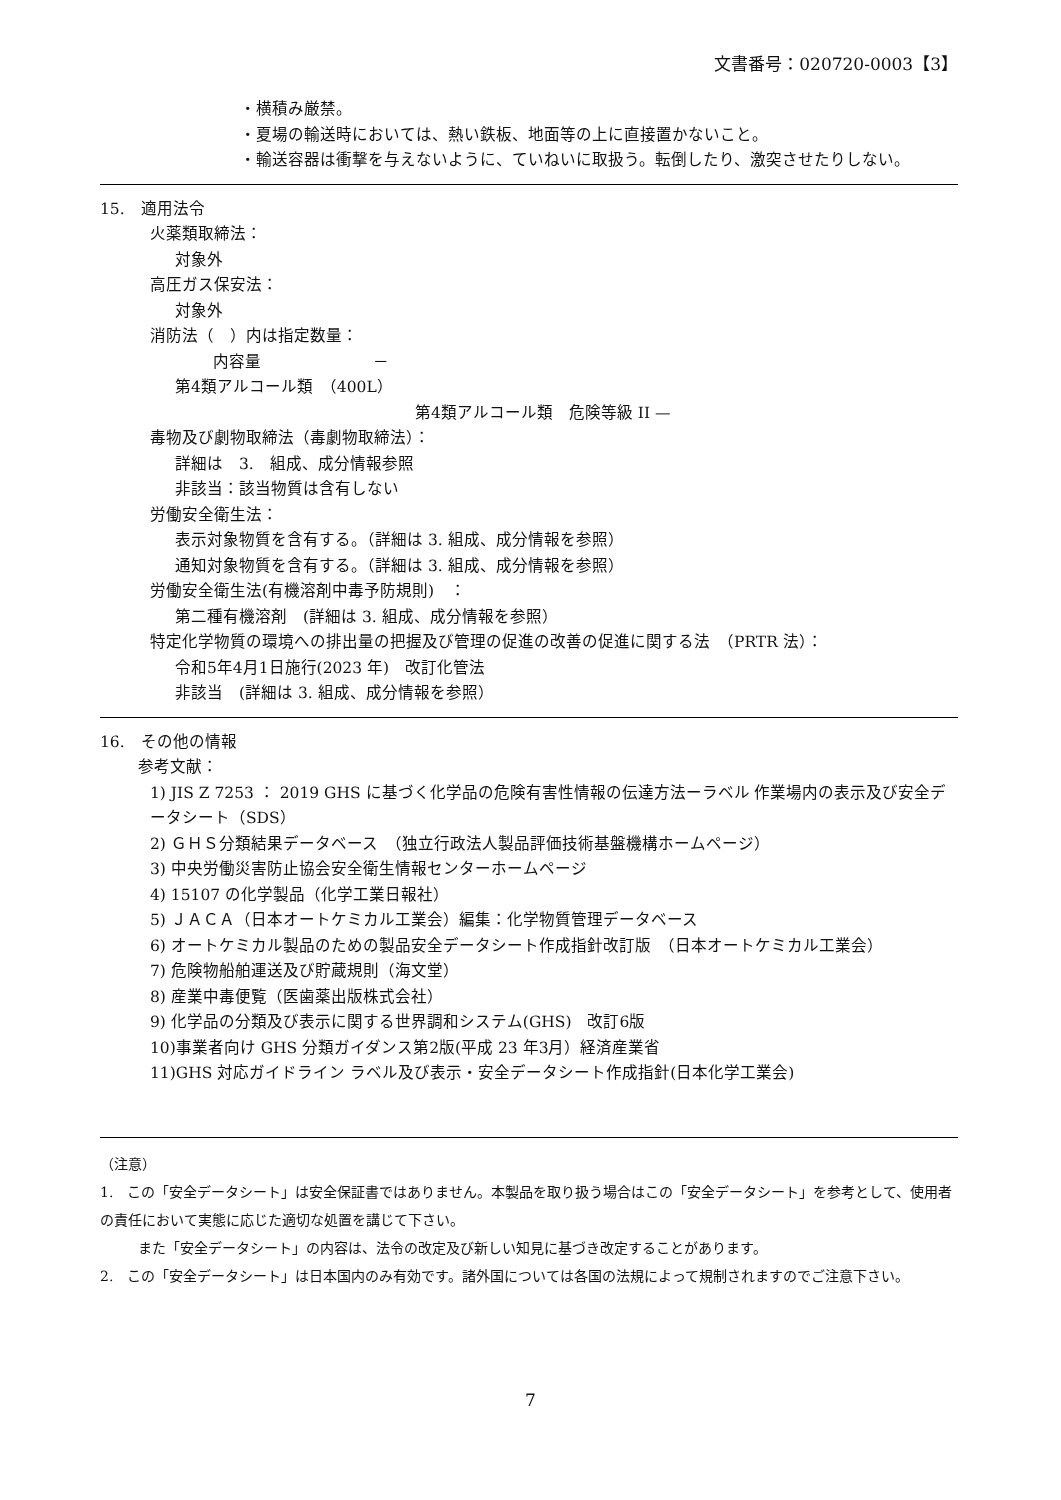文書番号：020720-0003【3】
・横積み厳禁。
・夏場の輸送時においては、熱い鉄板、地面等の上に直接置かないこと。
・輸送容器は衝撃を与えないように、ていねいに取扱う。転倒したり、激突させたりしない。
15.　適用法令
火薬類取締法：
対象外
高圧ガス保安法：
対象外
消防法（　）内は指定数量：
内容量　　　　　　　－
第4類アルコール類　（400L）
第4類アルコール類　危険等級 II —
毒物及び劇物取締法（毒劇物取締法）：
詳細は　3.　組成、成分情報参照
非該当：該当物質は含有しない
労働安全衛生法：
表示対象物質を含有する。（詳細は 3. 組成、成分情報を参照）
通知対象物質を含有する。（詳細は 3. 組成、成分情報を参照）
労働安全衛生法(有機溶剤中毒予防規則)　：
第二種有機溶剤　(詳細は 3. 組成、成分情報を参照）
特定化学物質の環境への排出量の把握及び管理の促進の改善の促進に関する法　（PRTR 法）：
令和5年4月1日施行(2023 年)　改訂化管法
非該当　(詳細は 3. 組成、成分情報を参照）
16.　その他の情報
参考文献：
1) JIS Z 7253 ： 2019 GHS に基づく化学品の危険有害性情報の伝達方法ーラベル 作業場内の表示及び安全データシート（SDS）
2) ＧＨＳ分類結果データベース　（独立行政法人製品評価技術基盤機構ホームページ）
3) 中央労働災害防止協会安全衛生情報センターホームページ
4) 15107 の化学製品（化学工業日報社）
5) ＪＡＣＡ（日本オートケミカル工業会）編集：化学物質管理データベース
6) オートケミカル製品のための製品安全データシート作成指針改訂版　（日本オートケミカル工業会）
7) 危険物船舶運送及び貯蔵規則（海文堂）
8) 産業中毒便覧（医歯薬出版株式会社）
9) 化学品の分類及び表示に関する世界調和システム(GHS)　改訂6版
10)事業者向け GHS 分類ガイダンス第2版(平成 23 年3月）経済産業省
11)GHS 対応ガイドライン ラベル及び表示・安全データシート作成指針(日本化学工業会)
（注意）
1.　この「安全データシート」は安全保証書ではありません。本製品を取り扱う場合はこの「安全データシート」を参考として、使用者の責任において実態に応じた適切な処置を講じて下さい。
また「安全データシート」の内容は、法令の改定及び新しい知見に基づき改定することがあります。
2.　この「安全データシート」は日本国内のみ有効です。諸外国については各国の法規によって規制されますのでご注意下さい。
7